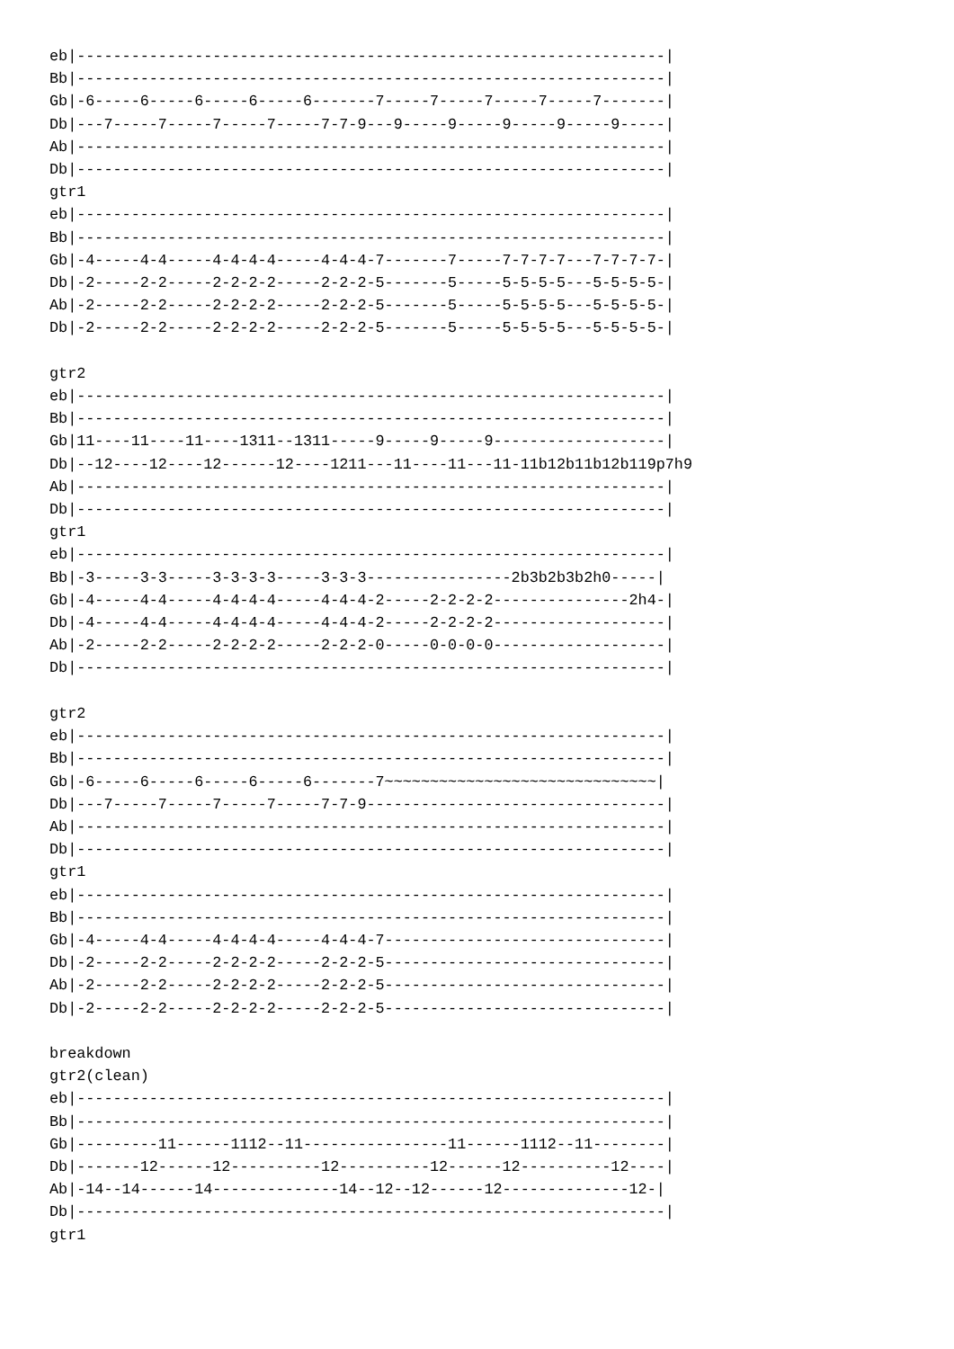eb|-----------------------------------------------------------------|
Bb|-----------------------------------------------------------------|
Gb|-6-----6-----6-----6-----6-------7-----7-----7-----7-----7-------|
Db|---7-----7-----7-----7-----7-7-9---9-----9-----9-----9-----9-----|
Ab|-----------------------------------------------------------------|
Db|-----------------------------------------------------------------|
gtr1
eb|-----------------------------------------------------------------|
Bb|-----------------------------------------------------------------|
Gb|-4-----4-4-----4-4-4-4-----4-4-4-7-------7-----7-7-7-7---7-7-7-7-|
Db|-2-----2-2-----2-2-2-2-----2-2-2-5-------5-----5-5-5-5---5-5-5-5-|
Ab|-2-----2-2-----2-2-2-2-----2-2-2-5-------5-----5-5-5-5---5-5-5-5-|
Db|-2-----2-2-----2-2-2-2-----2-2-2-5-------5-----5-5-5-5---5-5-5-5-|

gtr2
eb|-----------------------------------------------------------------|
Bb|-----------------------------------------------------------------|
Gb|11----11----11----1311--1311-----9-----9-----9-------------------|
Db|--12----12----12------12----1211---11----11---11-11b12b11b12b119p7h9
Ab|-----------------------------------------------------------------|
Db|-----------------------------------------------------------------|
gtr1
eb|-----------------------------------------------------------------|
Bb|-3-----3-3-----3-3-3-3-----3-3-3----------------2b3b2b3b2h0-----|
Gb|-4-----4-4-----4-4-4-4-----4-4-4-2-----2-2-2-2---------------2h4-|
Db|-4-----4-4-----4-4-4-4-----4-4-4-2-----2-2-2-2-------------------|
Ab|-2-----2-2-----2-2-2-2-----2-2-2-0-----0-0-0-0-------------------|
Db|-----------------------------------------------------------------|

gtr2
eb|-----------------------------------------------------------------|
Bb|-----------------------------------------------------------------|
Gb|-6-----6-----6-----6-----6-------7~~~~~~~~~~~~~~~~~~~~~~~~~~~~~~|
Db|---7-----7-----7-----7-----7-7-9---------------------------------|
Ab|-----------------------------------------------------------------|
Db|-----------------------------------------------------------------|
gtr1
eb|-----------------------------------------------------------------|
Bb|-----------------------------------------------------------------|
Gb|-4-----4-4-----4-4-4-4-----4-4-4-7-------------------------------|
Db|-2-----2-2-----2-2-2-2-----2-2-2-5-------------------------------|
Ab|-2-----2-2-----2-2-2-2-----2-2-2-5-------------------------------|
Db|-2-----2-2-----2-2-2-2-----2-2-2-5-------------------------------|

breakdown
gtr2(clean)
eb|-----------------------------------------------------------------|
Bb|-----------------------------------------------------------------|
Gb|---------11------1112--11----------------11------1112--11--------|
Db|-------12------12----------12----------12------12----------12----|
Ab|-14--14------14--------------14--12--12------12--------------12-|
Db|-----------------------------------------------------------------|
gtr1